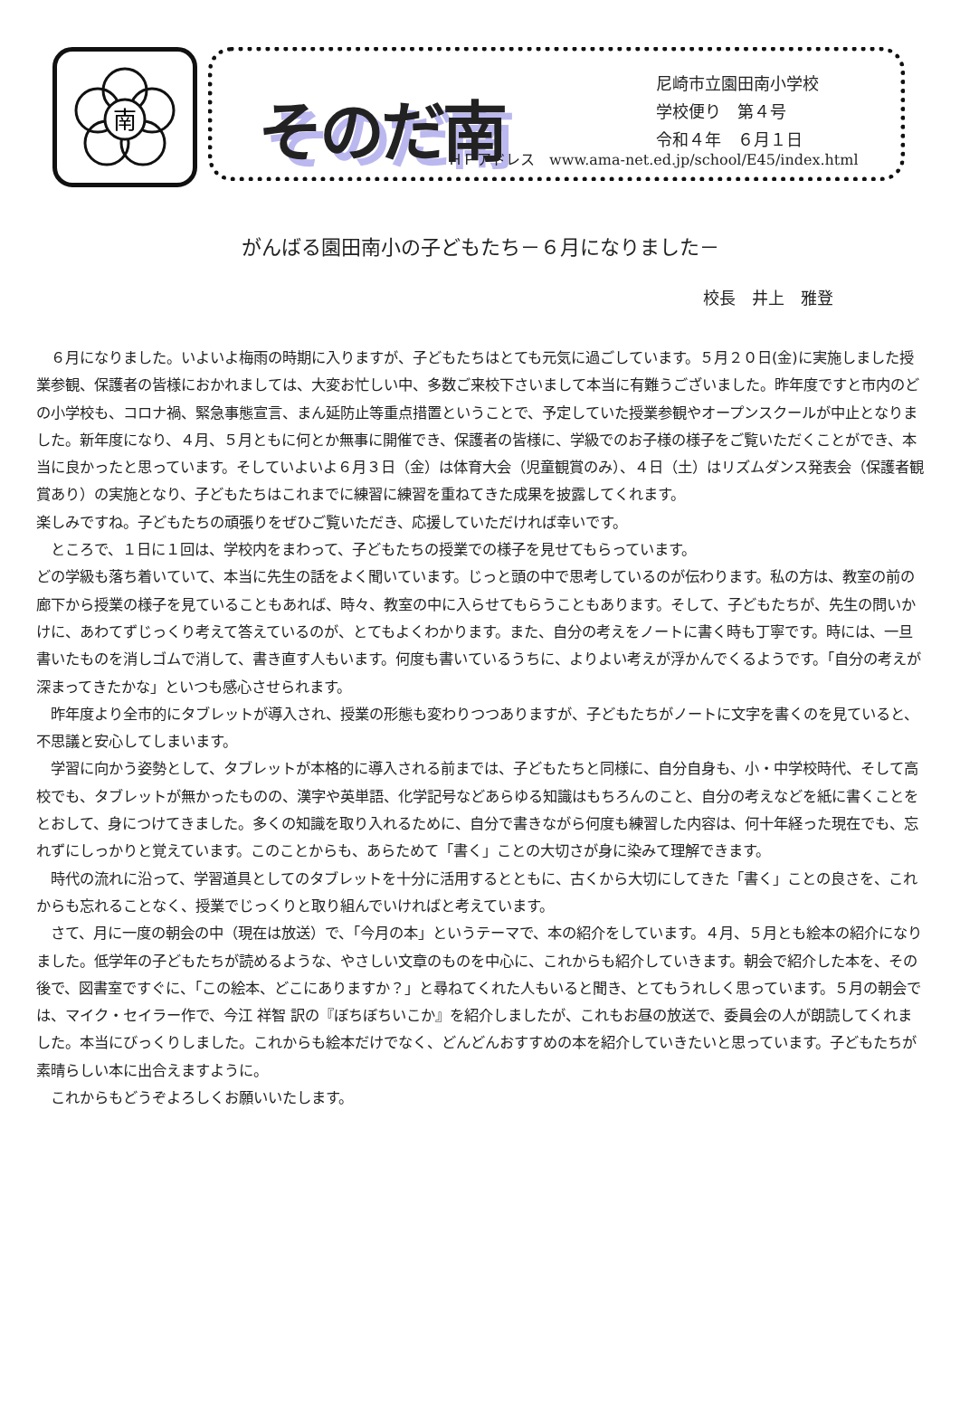南
そのだ南
尼崎市立園田南小学校
学校便り　第４号
令和４年　６月１日
ＨＰアドレス　www.ama-net.ed.jp/school/E45/index.html
がんばる園田南小の子どもたち－６月になりました－
校長　井上　雅登
　６月になりました。いよいよ梅雨の時期に入りますが、子どもたちはとても元気に過ごしています。５月２０日(金)に実施しました授業参観、保護者の皆様におかれましては、大変お忙しい中、多数ご来校下さいまして本当に有難うございました。昨年度ですと市内のどの小学校も、コロナ禍、緊急事態宣言、まん延防止等重点措置ということで、予定していた授業参観やオープンスクールが中止となりました。新年度になり、４月、５月ともに何とか無事に開催でき、保護者の皆様に、学級でのお子様の様子をご覧いただくことができ、本当に良かったと思っています。そしていよいよ６月３日（金）は体育大会（児童観賞のみ）、４日（土）はリズムダンス発表会（保護者観賞あり）の実施となり、子どもたちはこれまでに練習に練習を重ねてきた成果を披露してくれます。
楽しみですね。子どもたちの頑張りをぜひご覧いただき、応援していただければ幸いです。
　ところで、１日に１回は、学校内をまわって、子どもたちの授業での様子を見せてもらっています。
どの学級も落ち着いていて、本当に先生の話をよく聞いています。じっと頭の中で思考しているのが伝わります。私の方は、教室の前の廊下から授業の様子を見ていることもあれば、時々、教室の中に入らせてもらうこともあります。そして、子どもたちが、先生の問いかけに、あわてずじっくり考えて答えているのが、とてもよくわかります。また、自分の考えをノートに書く時も丁寧です。時には、一旦書いたものを消しゴムで消して、書き直す人もいます。何度も書いているうちに、よりよい考えが浮かんでくるようです。「自分の考えが深まってきたかな」といつも感心させられます。
　昨年度より全市的にタブレットが導入され、授業の形態も変わりつつありますが、子どもたちがノートに文字を書くのを見ていると、不思議と安心してしまいます。
　学習に向かう姿勢として、タブレットが本格的に導入される前までは、子どもたちと同様に、自分自身も、小・中学校時代、そして高校でも、タブレットが無かったものの、漢字や英単語、化学記号などあらゆる知識はもちろんのこと、自分の考えなどを紙に書くことをとおして、身につけてきました。多くの知識を取り入れるために、自分で書きながら何度も練習した内容は、何十年経った現在でも、忘れずにしっかりと覚えています。このことからも、あらためて「書く」ことの大切さが身に染みて理解できます。
　時代の流れに沿って、学習道具としてのタブレットを十分に活用するとともに、古くから大切にしてきた「書く」ことの良さを、これからも忘れることなく、授業でじっくりと取り組んでいければと考えています。
　さて、月に一度の朝会の中（現在は放送）で、「今月の本」というテーマで、本の紹介をしています。４月、５月とも絵本の紹介になりました。低学年の子どもたちが読めるような、やさしい文章のものを中心に、これからも紹介していきます。朝会で紹介した本を、その後で、図書室ですぐに、「この絵本、どこにありますか？」と尋ねてくれた人もいると聞き、とてもうれしく思っています。５月の朝会では、マイク・セイラー作で、今江 祥智 訳の『ぼちぼちいこか』を紹介しましたが、これもお昼の放送で、委員会の人が朗読してくれました。本当にびっくりしました。これからも絵本だけでなく、どんどんおすすめの本を紹介していきたいと思っています。子どもたちが素晴らしい本に出合えますように。
　これからもどうぞよろしくお願いいたします。